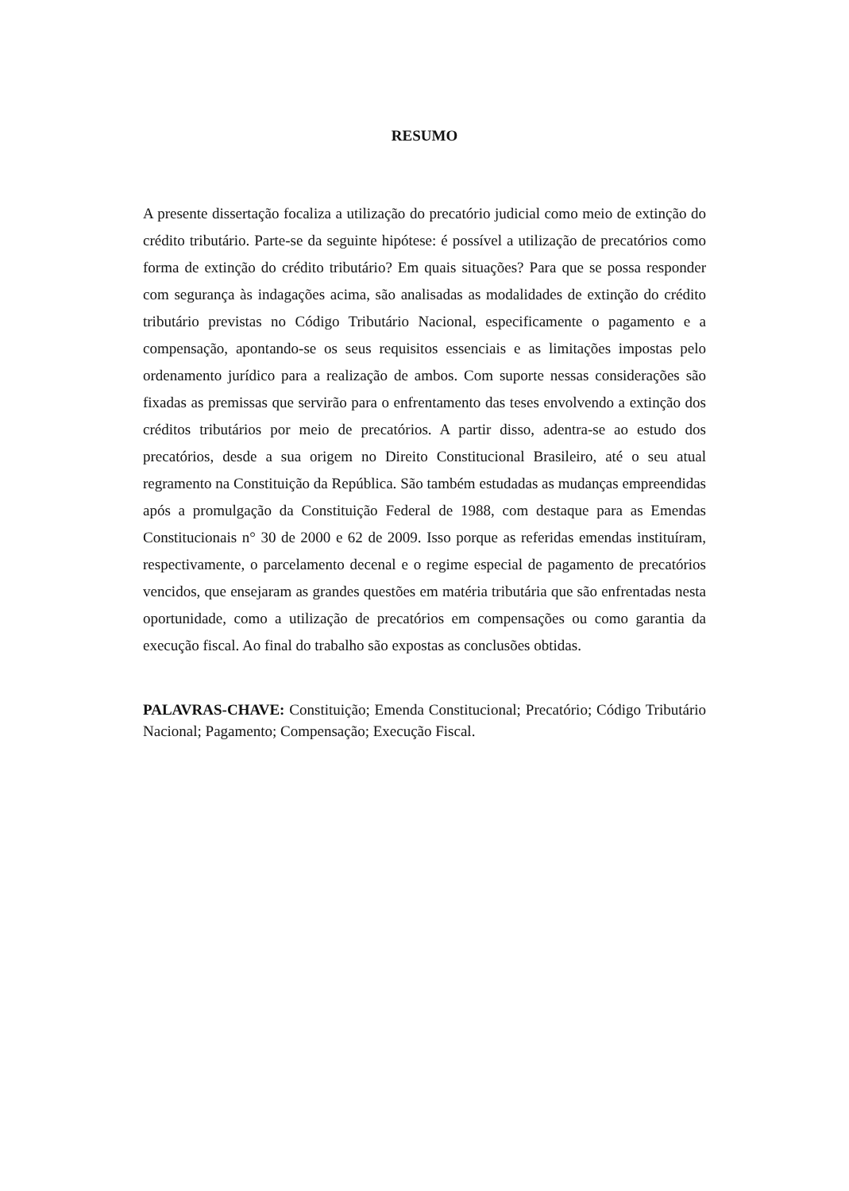RESUMO
A presente dissertação focaliza a utilização do precatório judicial como meio de extinção do crédito tributário. Parte-se da seguinte hipótese: é possível a utilização de precatórios como forma de extinção do crédito tributário? Em quais situações? Para que se possa responder com segurança às indagações acima, são analisadas as modalidades de extinção do crédito tributário previstas no Código Tributário Nacional, especificamente o pagamento e a compensação, apontando-se os seus requisitos essenciais e as limitações impostas pelo ordenamento jurídico para a realização de ambos. Com suporte nessas considerações são fixadas as premissas que servirão para o enfrentamento das teses envolvendo a extinção dos créditos tributários por meio de precatórios. A partir disso, adentra-se ao estudo dos precatórios, desde a sua origem no Direito Constitucional Brasileiro, até o seu atual regramento na Constituição da República. São também estudadas as mudanças empreendidas após a promulgação da Constituição Federal de 1988, com destaque para as Emendas Constitucionais n° 30 de 2000 e 62 de 2009. Isso porque as referidas emendas instituíram, respectivamente, o parcelamento decenal e o regime especial de pagamento de precatórios vencidos, que ensejaram as grandes questões em matéria tributária que são enfrentadas nesta oportunidade, como a utilização de precatórios em compensações ou como garantia da execução fiscal. Ao final do trabalho são expostas as conclusões obtidas.
PALAVRAS-CHAVE: Constituição; Emenda Constitucional; Precatório; Código Tributário Nacional; Pagamento; Compensação; Execução Fiscal.